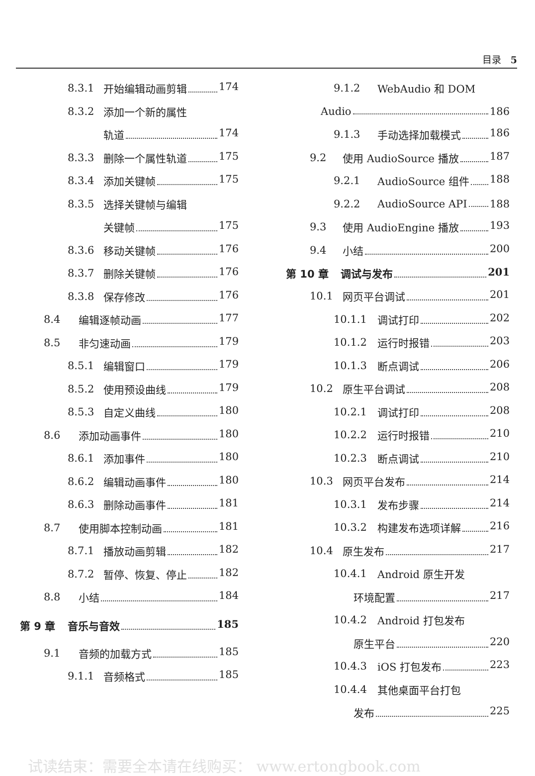目录　5
8.3.1 开始编辑动画剪辑 174
8.3.2 添加一个新的属性
轨道 174
8.3.3 删除一个属性轨道 175
8.3.4 添加关键帧 175
8.3.5 选择关键帧与编辑
关键帧 175
8.3.6 移动关键帧 176
8.3.7 删除关键帧 176
8.3.8 保存修改 176
8.4 编辑逐帧动画 177
8.5 非匀速动画 179
8.5.1 编辑窗口 179
8.5.2 使用预设曲线 179
8.5.3 自定义曲线 180
8.6 添加动画事件 180
8.6.1 添加事件 180
8.6.2 编辑动画事件 180
8.6.3 删除动画事件 181
8.7 使用脚本控制动画 181
8.7.1 播放动画剪辑 182
8.7.2 暂停、恢复、停止 182
8.8 小结 184
第 9 章 音乐与音效 185
9.1 音频的加载方式 185
9.1.1 音频格式 185
9.1.2 WebAudio 和 DOM
Audio 186
9.1.3 手动选择加载模式 186
9.2 使用 AudioSource 播放 187
9.2.1 AudioSource 组件 188
9.2.2 AudioSource API 188
9.3 使用 AudioEngine 播放 193
9.4 小结 200
第 10 章 调试与发布 201
10.1 网页平台调试 201
10.1.1 调试打印 202
10.1.2 运行时报错 203
10.1.3 断点调试 206
10.2 原生平台调试 208
10.2.1 调试打印 208
10.2.2 运行时报错 210
10.2.3 断点调试 210
10.3 网页平台发布 214
10.3.1 发布步骤 214
10.3.2 构建发布选项详解 216
10.4 原生发布 217
10.4.1 Android 原生开发
环境配置 217
10.4.2 Android 打包发布
原生平台 220
10.4.3 iOS 打包发布 223
10.4.4 其他桌面平台打包
发布 225
试读结束：需要全本请在线购买： www.ertongbook.com